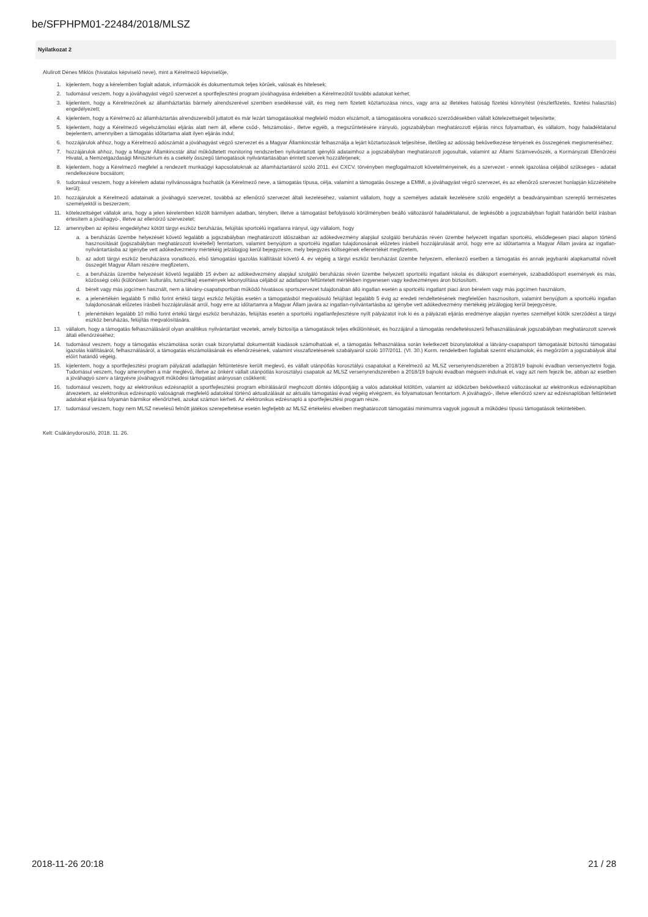be/SFPHPM01-22484/2018/MLSZ
Nyilatkozat 2
Alulírott Dénes Miklós (hivatalos képviselő neve), mint a Kérelmező képviselője,
1. kijelentem, hogy a kérelemben foglalt adatok, információk és dokumentumok teljes körűek, valósak és hitelesek;
2. tudomásul veszem, hogy a jóváhagyást végző szervezet a sportfejlesztési program jóváhagyása érdekében a Kérelmezőtől további adatokat kérhet;
3. kijelentem, hogy a Kérelmezőnek az államháztartás bármely alrendszerével szemben esedékessé vált, és meg nem fizetett köztartozása nincs, vagy arra az illetékes hatóság fizetési könnyítést (részletfizetés, fizetési halasztás) engedélyezett;
4. kijelentem, hogy a Kérelmező az államháztartás alrendszereiből juttatott és már lezárt támogatásokkal megfelelő módon elszámolt, a támogatásokra vonatkozó szerződésekben vállalt kötelezettségeit teljesítette;
5. kijelentem, hogy a Kérelmező végelszámolási eljárás alatt nem áll, ellene csőd-, felszámolási-, illetve egyéb, a megszűntetésére irányuló, jogszabályban meghatározott eljárás nincs folyamatban, és vállalom, hogy haladéktalanul bejelentem, amennyiben a támogatás időtartama alatt ilyen eljárás indul;
6. hozzájárulok ahhoz, hogy a Kérelmező adószámát a jóváhagyást végző szervezet és a Magyar Államkincstár felhasználja a lejárt köztartozások teljesítése, illetőleg az adósság bekövetkezése tényének és összegének megismeréséhez;
7. hozzájárulok ahhoz, hogy a Magyar Államkincstár által működtetett monitoring rendszerben nyilvántartott igénylői adataimhoz a jogszabályban meghatározott jogosultak, valamint az Állami Számvevőszék, a Kormányzati Ellenőrzési Hivatal, a Nemzetgazdasági Minisztérium és a csekély összegű támogatások nyilvántartásában érintett szervek hozzáférjenek;
8. kijelentem, hogy a Kérelmező megfelel a rendezett munkaügyi kapcsolatoknak az államháztartásról szóló 2011. évi CXCV. törvényben megfogalmazott követelményeinek, és a szervezet - ennek igazolása céljából szükséges - adatait rendelkezésre bocsátom;
9. tudomásul veszem, hogy a kérelem adatai nyilvánosságra hozhatók (a Kérelmező neve, a támogatás típusa, célja, valamint a támogatás összege a EMMI, a jóváhagyást végző szervezet, és az ellenőrző szervezet honlapján közzétételre kerül);
10. hozzájárulok a Kérelmező adatainak a jóváhagyó szervezet, továbbá az ellenőrző szervezet általi kezeléséhez, valamint vállalom, hogy a személyes adataik kezelésére szóló engedélyt a beadványaimban szereplő természetes személyektől is beszerzem;
11. kötelezettséget vállalok arra, hogy a jelen kérelemben közölt bármilyen adatban, tényben, illetve a támogatást befolyásoló körülményben beálló változásról haladéktalanul, de legkésőbb a jogszabályban foglalt határidőn belül írásban értesítem a jóváhagyó-, illetve az ellenőrző szervezetet;
12. amennyiben az építési engedélyhez kötött tárgyi eszköz beruházás, felújítás sportcélú ingatlanra irányul, úgy vállalom, hogy
a. a beruházás üzembe helyezését követő legalább a jogszabályban meghatározott időszakban az adókedvezmény alapjául szolgáló beruházás révén üzembe helyezett ingatlan sportcélú, elsődlegesen piaci alapon történő hasznosítását (jogszabályban meghatározott kivétellel) fenntartom, valamint benyújtom a sportcélú ingatlan tulajdonosának előzetes írásbeli hozzájárulását arról, hogy erre az időtartamra a Magyar Állam javára az ingatlan-nyilvántartásba az igénybe vett adókedvezmény mértékéig jelzálogjog kerül bejegyzésre, mely bejegyzés költségének ellenértékét megfizetem,
b. az adott tárgyi eszköz beruházásra vonatkozó, első támogatási igazolás kiállítását követő 4. év végéig a tárgyi eszköz beruházást üzembe helyezem, ellenkező esetben a támogatás és annak jegybanki alapkamattal növelt összegét Magyar Állam részére megfizetem,
c. a beruházás üzembe helyezését követő legalább 15 évben az adókedvezmény alapjául szolgáló beruházás révén üzembe helyezett sportcélú ingatlant iskolai és diáksport események, szabadidősport események és más, közösségi célú (különösen: kulturális, turisztikai) események lebonyolítása céljából az adatlapon feltüntetett mértékben ingyenesen vagy kedvezményes áron biztosítom.
d. bérelt vagy más jogcímen használt, nem a látvány-csapatsportban működő hivatásos sportszervezet tulajdonában álló ingatlan esetén a sportcélú ingatlant piaci áron bérelem vagy más jogcímen használom,
e. a jelenértékén legalább 5 millió forint értékű tárgyi eszköz felújítás esetén a támogatásból megvalósuló felújítást legalább 5 évig az eredeti rendeltetésének megfelelően hasznosítom, valamint benyújtom a sportcélú ingatlan tulajdonosának előzetes írásbeli hozzájárulását arról, hogy erre az időtartamra a Magyar Állam javára az ingatlan-nyilvántartásba az igénybe vett adókedvezmény mértékéig jelzálogjog kerül bejegyzésre,
f. jelenértékén legalább 10 millió forint értékű tárgyi eszköz beruházás, felújítás esetén a sportcélú ingatlanfejlesztésre nyílt pályázatot írok ki és a pályázati eljárás eredménye alapján nyertes személlyel kötök szerződést a tárgyi eszköz beruházás, felújítás megvalósítására.
13. vállalom, hogy a támogatás felhasználásáról olyan analitikus nyilvántartást vezetek, amely biztosítja a támogatások teljes elkülönítését, és hozzájárul a támogatás rendeltetésszerű felhasználásának jogszabályban meghatározott szervek általi ellenőrzéséhez;
14. tudomásul veszem, hogy a támogatás elszámolása során csak bizonylattal dokumentált kiadások számolhatóak el, a támogatás felhasználása során keletkezett bizonylatokkal a látvány-csapatsport támogatását biztosító támogatási igazolás kiállításáról, felhasználásáról, a támogatás elszámolásának és ellenőrzésének, valamint visszafizetésének szabályairól szóló 107/2011. (VI. 30.) Korm. rendeletben foglaltak szerint elszámolok, és megőrzöm a jogszabályok által előírt határidő végéig.
15. kijelentem, hogy a sportfejlesztési program pályázati adatlapján feltüntetésre került meglevő, és vállalt utánpótlás korosztályú csapatokat a Kérelmező az MLSZ versenyrendszerében a 2018/19 bajnoki évadban versenyeztetni fogja. Tudomásul veszem, hogy amennyiben a már meglévő, illetve az önként vállalt utánpótlás korosztályú csapatok az MLSZ versenyrendszerében a 2018/19 bajnoki évadban mégsem indulnak el, vagy azt nem fejezik be, abban az esetben a jóváhagyó szerv a tárgyévre jóváhagyott működési támogatást arányosan csökkenti;
16. tudomásul veszem, hogy az elektronikus edzésnaplót a sportfejlesztési program elbírálásáról meghozott döntés időpontjáig a valós adatokkal kitöltöm, valamint az időközben bekövetkező változásokat az elektronikus edzésnaplóban átvezetem, az elektronikus edzésnapló valóságnak megfelelő adatokkal történő aktualizálását az aktuális támogatási évad végéig elvégzem, és folyamatosan fenntartom. A jóváhagyó-, illetve ellenőrző szerv az edzésnaplóban feltüntetett adatokat eljárása folyamán bármikor ellenőrizheti, azokat számon kérheti. Az elektronikus edzésnapló a sportfejlesztési program része.
17. tudomásul veszem, hogy nem MLSZ nevelésű felnőtt játékos szerepeltetése esetén legfeljebb az MLSZ értékelési elveiben meghatározott támogatási minimumra vagyok jogosult a működési típusú támogatások tekintetében.
Kelt: Csákánydoroszló, 2018. 11. 26.
2018-11-26 20:18 21 / 28